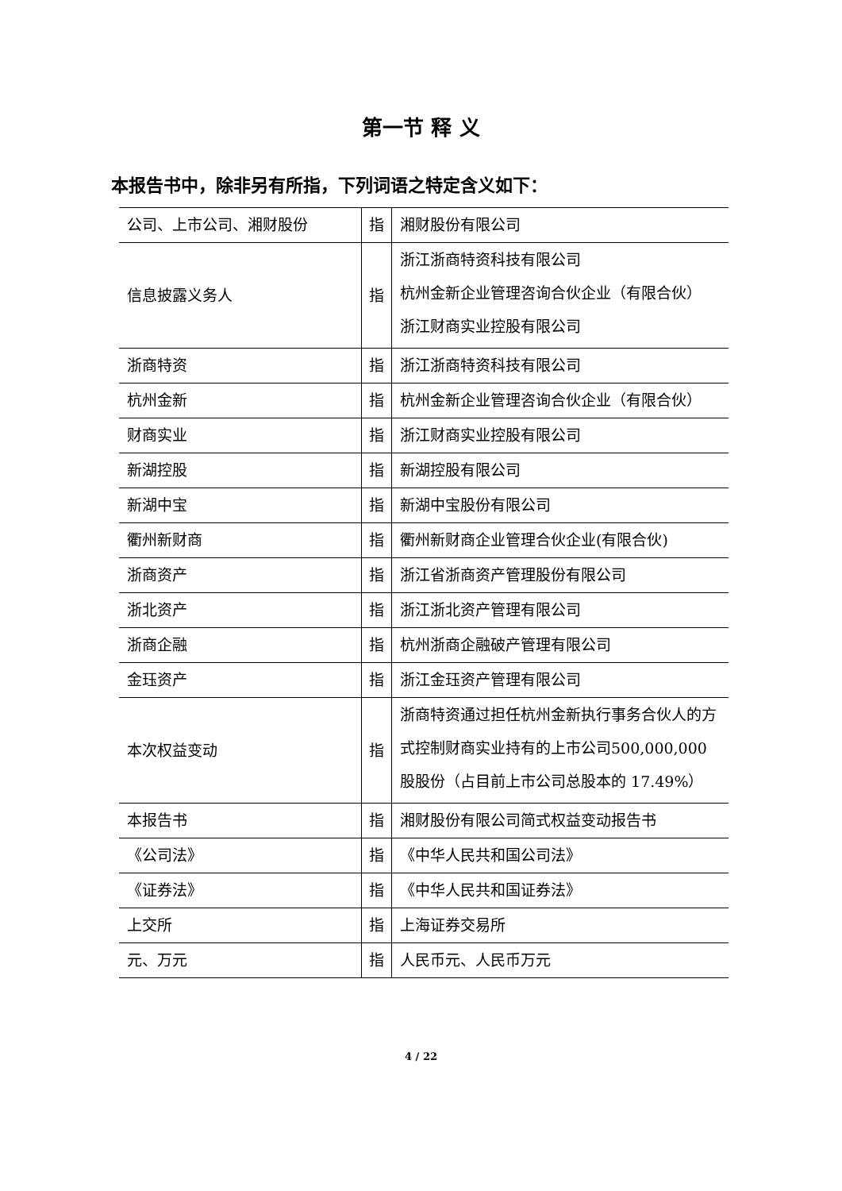第一节 释 义
本报告书中，除非另有所指，下列词语之特定含义如下：
| 公司、上市公司、湘财股份 | 指 | 湘财股份有限公司 |
| 信息披露义务人 | 指 | 浙江浙商特资科技有限公司 杭州金新企业管理咨询合伙企业（有限合伙） 浙江财商实业控股有限公司 |
| 浙商特资 | 指 | 浙江浙商特资科技有限公司 |
| 杭州金新 | 指 | 杭州金新企业管理咨询合伙企业（有限合伙） |
| 财商实业 | 指 | 浙江财商实业控股有限公司 |
| 新湖控股 | 指 | 新湖控股有限公司 |
| 新湖中宝 | 指 | 新湖中宝股份有限公司 |
| 衢州新财商 | 指 | 衢州新财商企业管理合伙企业(有限合伙) |
| 浙商资产 | 指 | 浙江省浙商资产管理股份有限公司 |
| 浙北资产 | 指 | 浙江浙北资产管理有限公司 |
| 浙商企融 | 指 | 杭州浙商企融破产管理有限公司 |
| 金珏资产 | 指 | 浙江金珏资产管理有限公司 |
| 本次权益变动 | 指 | 浙商特资通过担任杭州金新执行事务合伙人的方式控制财商实业持有的上市公司500,000,000 股股份（占目前上市公司总股本的 17.49%） |
| 本报告书 | 指 | 湘财股份有限公司简式权益变动报告书 |
| 《公司法》 | 指 | 《中华人民共和国公司法》 |
| 《证券法》 | 指 | 《中华人民共和国证券法》 |
| 上交所 | 指 | 上海证券交易所 |
| 元、万元 | 指 | 人民币元、人民币万元 |
4 / 22